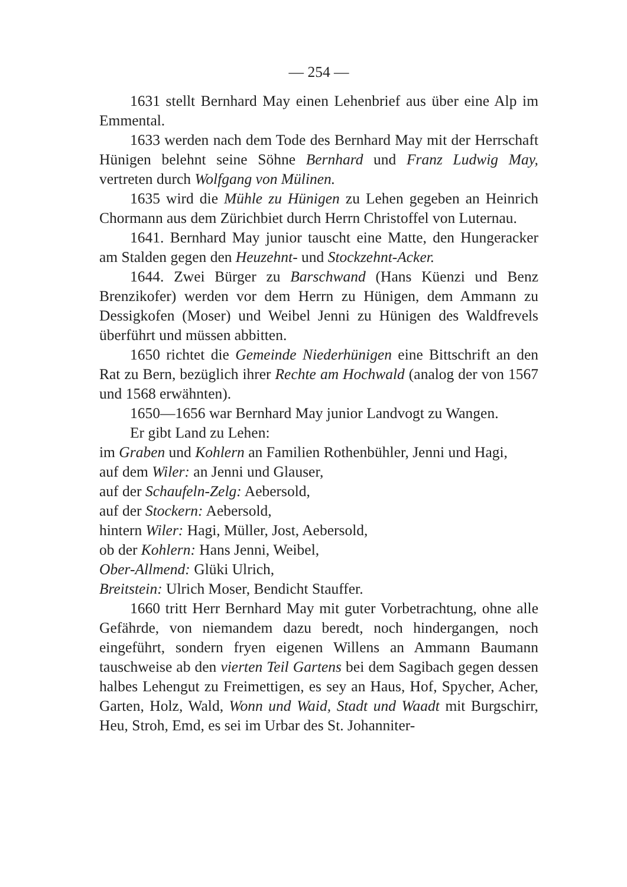— 254 —
1631 stellt Bernhard May einen Lehenbrief aus über eine Alp im Emmental.
1633 werden nach dem Tode des Bernhard May mit der Herrschaft Hünigen belehnt seine Söhne Bernhard und Franz Ludwig May, vertreten durch Wolfgang von Mülinen.
1635 wird die Mühle zu Hünigen zu Lehen gegeben an Heinrich Chormann aus dem Zürichbiet durch Herrn Christoffel von Luternau.
1641. Bernhard May junior tauscht eine Matte, den Hungeracker am Stalden gegen den Heuzehnt- und Stockzehnt-Acker.
1644. Zwei Bürger zu Barschwand (Hans Küenzi und Benz Brenzikofer) werden vor dem Herrn zu Hünigen, dem Ammann zu Dessigkofen (Moser) und Weibel Jenni zu Hünigen des Waldfrevels überführt und müssen abbitten.
1650 richtet die Gemeinde Niederhünigen eine Bittschrift an den Rat zu Bern, bezüglich ihrer Rechte am Hochwald (analog der von 1567 und 1568 erwähnten).
1650—1656 war Bernhard May junior Landvogt zu Wangen.
Er gibt Land zu Lehen:
im Graben und Kohlern an Familien Rothenbühler, Jenni und Hagi,
auf dem Wiler: an Jenni und Glauser,
auf der Schaufeln-Zelg: Aebersold,
auf der Stockern: Aebersold,
hintern Wiler: Hagi, Müller, Jost, Aebersold,
ob der Kohlern: Hans Jenni, Weibel,
Ober-Allmend: Glüki Ulrich,
Breitstein: Ulrich Moser, Bendicht Stauffer.
1660 tritt Herr Bernhard May mit guter Vorbetrachtung, ohne alle Gefährde, von niemandem dazu beredt, noch hindergangen, noch eingeführt, sondern fryen eigenen Willens an Ammann Baumann tauschweise ab den vierten Teil Gartens bei dem Sagibach gegen dessen halbes Lehengut zu Freimettigen, es sey an Haus, Hof, Spycher, Acher, Garten, Holz, Wald, Wonn und Waid, Stadt und Waadt mit Burgschirr, Heu, Stroh, Emd, es sei im Urbar des St. Johanniter-